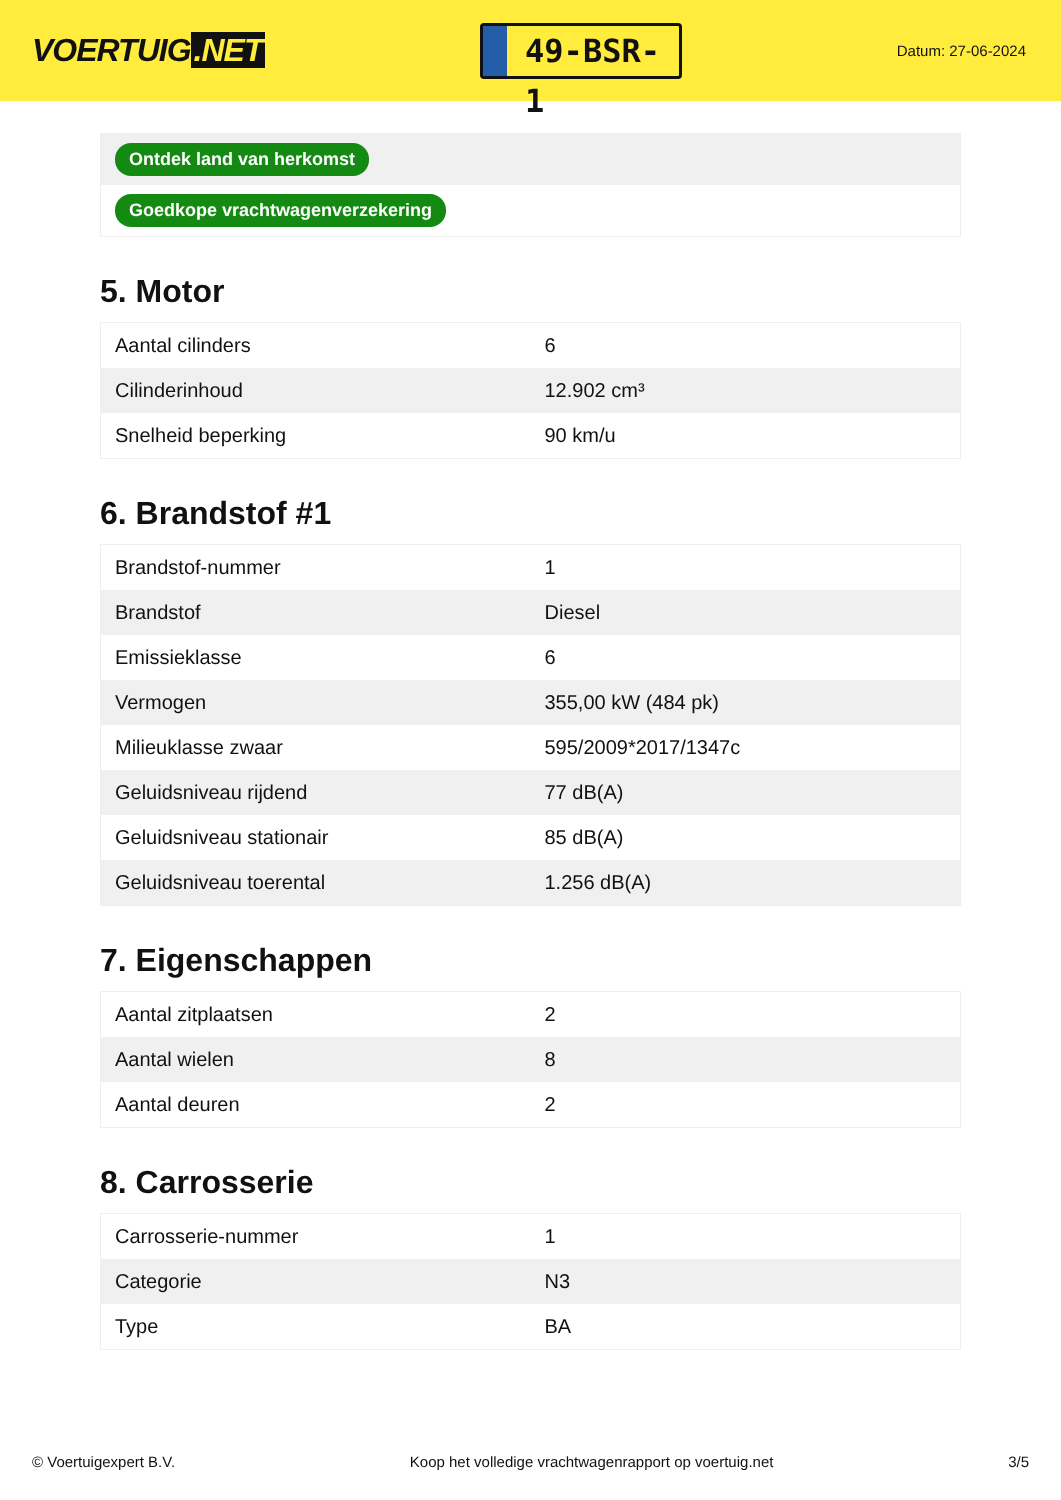VOERTUIG.NET
49-BSR-1
Datum: 27-06-2024
Ontdek land van herkomst
Goedkope vrachtwagenverzekering
5. Motor
| Aantal cilinders | 6 |
| Cilinderinhoud | 12.902 cm³ |
| Snelheid beperking | 90 km/u |
6. Brandstof #1
| Brandstof-nummer | 1 |
| Brandstof | Diesel |
| Emissieklasse | 6 |
| Vermogen | 355,00 kW (484 pk) |
| Milieuklasse zwaar | 595/2009*2017/1347c |
| Geluidsniveau rijdend | 77 dB(A) |
| Geluidsniveau stationair | 85 dB(A) |
| Geluidsniveau toerental | 1.256 dB(A) |
7. Eigenschappen
| Aantal zitplaatsen | 2 |
| Aantal wielen | 8 |
| Aantal deuren | 2 |
8. Carrosserie
| Carrosserie-nummer | 1 |
| Categorie | N3 |
| Type | BA |
© Voertuigexpert B.V. Koop het volledige vrachtwagenrapport op voertuig.net 3/5